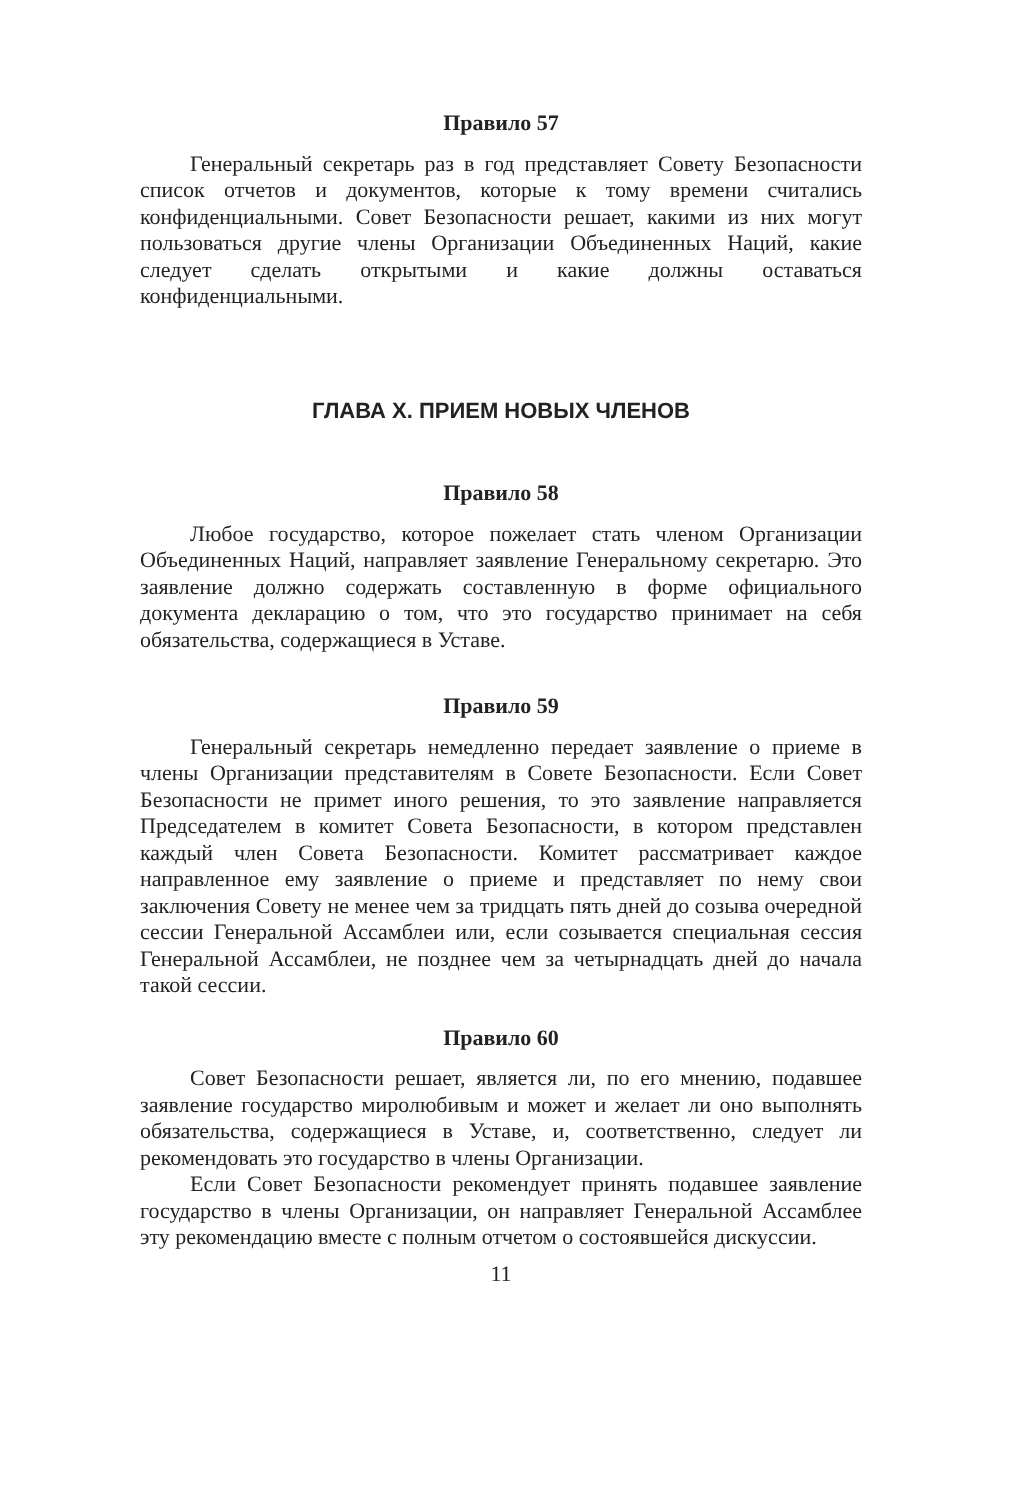Правило 57
Генеральный секретарь раз в год представляет Совету Безопасности список отчетов и документов, которые к тому времени считались конфиденциальными. Совет Безопасности решает, какими из них могут пользоваться другие члены Организации Объединенных Наций, какие следует сделать открытыми и какие должны оставаться конфиденциальными.
ГЛАВА X. ПРИЕМ НОВЫХ ЧЛЕНОВ
Правило 58
Любое государство, которое пожелает стать членом Организации Объединенных Наций, направляет заявление Генеральному секретарю. Это заявление должно содержать составленную в форме официального документа декларацию о том, что это государство принимает на себя обязательства, содержащиеся в Уставе.
Правило 59
Генеральный секретарь немедленно передает заявление о приеме в члены Организации представителям в Совете Безопасности. Если Совет Безопасности не примет иного решения, то это заявление направляется Председателем в комитет Совета Безопасности, в котором представлен каждый член Совета Безопасности. Комитет рассматривает каждое направленное ему заявление о приеме и представляет по нему свои заключения Совету не менее чем за тридцать пять дней до созыва очередной сессии Генеральной Ассамблеи или, если созывается специальная сессия Генеральной Ассамблеи, не позднее чем за четырнадцать дней до начала такой сессии.
Правило 60
Совет Безопасности решает, является ли, по его мнению, подавшее заявление государство миролюбивым и может и желает ли оно выполнять обязательства, содержащиеся в Уставе, и, соответственно, следует ли рекомендовать это государство в члены Организации.
Если Совет Безопасности рекомендует принять подавшее заявление государство в члены Организации, он направляет Генеральной Ассамблее эту рекомендацию вместе с полным отчетом о состоявшейся дискуссии.
11